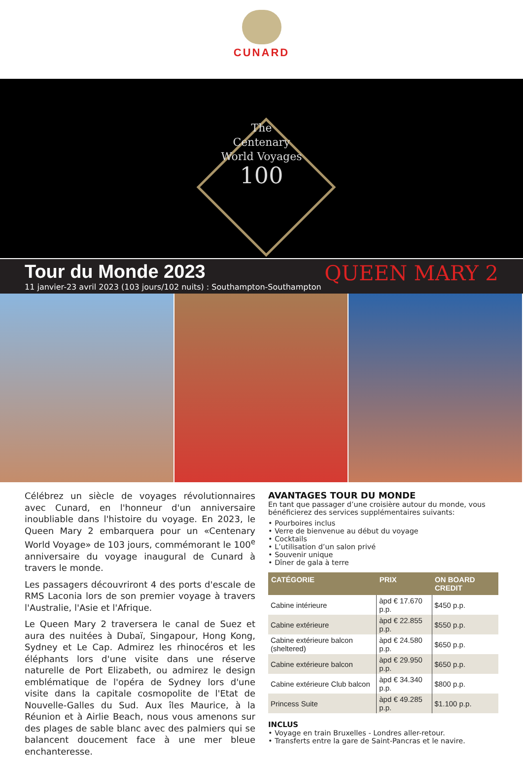CUNARD
The
Centenary
World Voyages
100
Tour du Monde 2023
11 janvier-23 avril 2023 (103 jours/102 nuits) : Southampton-Southampton
QUEEN MARY 2
Célébrez un siècle de voyages révolutionnaires avec Cunard, en l'honneur d'un anniversaire inoubliable dans l'histoire du voyage. En 2023, le Queen Mary 2 embarquera pour un «Centenary World Voyage» de 103 jours, commémorant le 100<sup>e</sup> anniversaire du voyage inaugural de Cunard à travers le monde.
Les passagers découvriront 4 des ports d'escale de RMS Laconia lors de son premier voyage à travers l'Australie, l'Asie et l'Afrique.
Le Queen Mary 2 traversera le canal de Suez et aura des nuitées à Dubaï, Singapour, Hong Kong, Sydney et Le Cap. Admirez les rhinocéros et les éléphants lors d'une visite dans une réserve naturelle de Port Elizabeth, ou admirez le design emblématique de l'opéra de Sydney lors d'une visite dans la capitale cosmopolite de l'Etat de Nouvelle-Galles du Sud. Aux îles Maurice, à la Réunion et à Airlie Beach, nous vous amenons sur des plages de sable blanc avec des palmiers qui se balancent doucement face à une mer bleue enchanteresse.
AVANTAGES TOUR DU MONDE
En tant que passager d’une croisière autour du monde, vous bénéficierez des services supplémentaires suivants:
• Pourboires inclus
• Verre de bienvenue au début du voyage
• Cocktails
• L’utilisation d’un salon privé
• Souvenir unique
• Dîner de gala à terre
| CATÉGORIE | PRIX | ON BOARD CREDIT |
| --- | --- | --- |
| Cabine intérieure | àpd € 17.670 p.p. | $450 p.p. |
| Cabine extérieure | àpd € 22.855 p.p. | $550 p.p. |
| Cabine extérieure balcon (sheltered) | àpd € 24.580 p.p. | $650 p.p. |
| Cabine extérieure balcon | àpd € 29.950 p.p. | $650 p.p. |
| Cabine extérieure Club balcon | àpd € 34.340 p.p. | $800 p.p. |
| Princess Suite | àpd € 49.285 p.p. | $1.100 p.p. |
INCLUS
• Voyage en train Bruxelles - Londres aller-retour.
• Transferts entre la gare de Saint-Pancras et le navire.